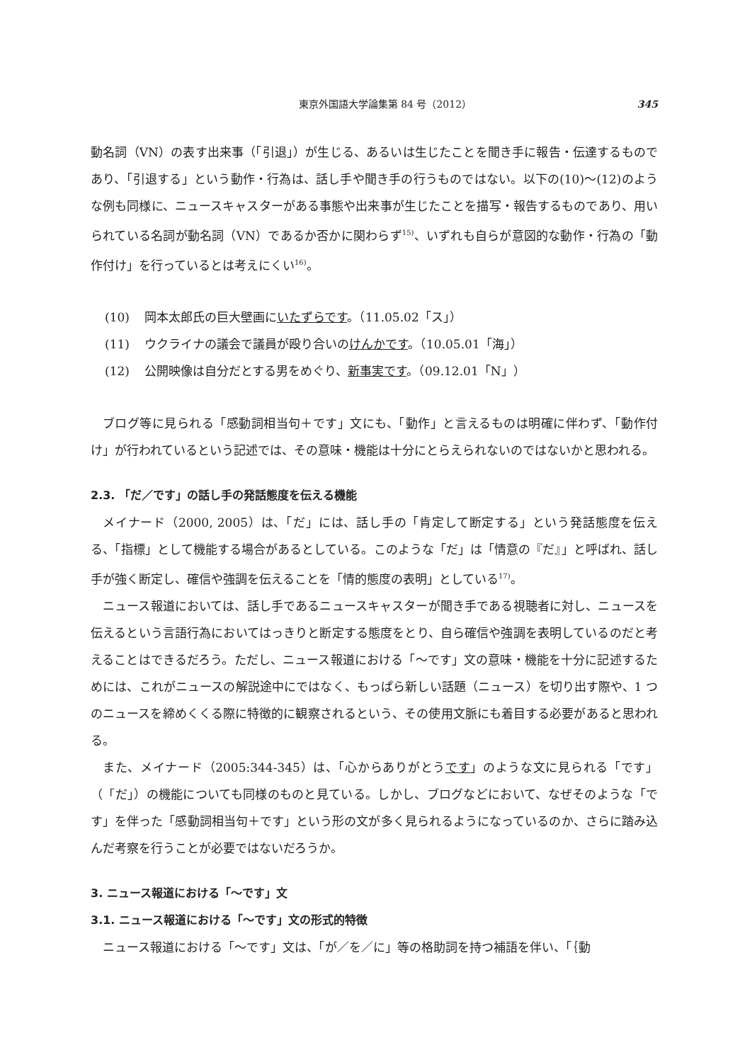東京外国語大学論集第 84 号（2012） 345
動名詞（VN）の表す出来事（「引退」）が生じる、あるいは生じたことを聞き手に報告・伝達するものであり、「引退する」という動作・行為は、話し手や聞き手の行うものではない。以下の(10)～(12)のような例も同様に、ニュースキャスターがある事態や出来事が生じたことを描写・報告するものであり、用いられている名詞が動名詞（VN）であるか否かに関わらず<sup>15)</sup>、いずれも自らが意図的な動作・行為の「動作付け」を行っているとは考えにくい<sup>16)</sup>。
(10) 岡本太郎氏の巨大壁画にいたずらです。（11.05.02「ス」）
(11) ウクライナの議会で議員が殴り合いのけんかです。（10.05.01「海」）
(12) 公開映像は自分だとする男をめぐり、新事実です。（09.12.01「N」）
ブログ等に見られる「感動詞相当句＋です」文にも、「動作」と言えるものは明確に伴わず、「動作付け」が行われているという記述では、その意味・機能は十分にとらえられないのではないかと思われる。
2.3. 「だ／です」の話し手の発話態度を伝える機能
メイナード（2000, 2005）は、「だ」には、話し手の「肯定して断定する」という発話態度を伝える、「指標」として機能する場合があるとしている。このような「だ」は「情意の『だ』」と呼ばれ、話し手が強く断定し、確信や強調を伝えることを「情的態度の表明」としている<sup>17)</sup>。
ニュース報道においては、話し手であるニュースキャスターが聞き手である視聴者に対し、ニュースを伝えるという言語行為においてはっきりと断定する態度をとり、自ら確信や強調を表明しているのだと考えることはできるだろう。ただし、ニュース報道における「～です」文の意味・機能を十分に記述するためには、これがニュースの解説途中にではなく、もっぱら新しい話題（ニュース）を切り出す際や、1 つのニュースを締めくくる際に特徴的に観察されるという、その使用文脈にも着目する必要があると思われる。
また、メイナード（2005:344-345）は、「心からありがとうです」のような文に見られる「です」（「だ」）の機能についても同様のものと見ている。しかし、ブログなどにおいて、なぜそのような「です」を伴った「感動詞相当句＋です」という形の文が多く見られるようになっているのか、さらに踏み込んだ考察を行うことが必要ではないだろうか。
3. ニュース報道における「～です」文
3.1. ニュース報道における「～です」文の形式的特徴
ニュース報道における「～です」文は、「が／を／に」等の格助詞を持つ補語を伴い、「｛動